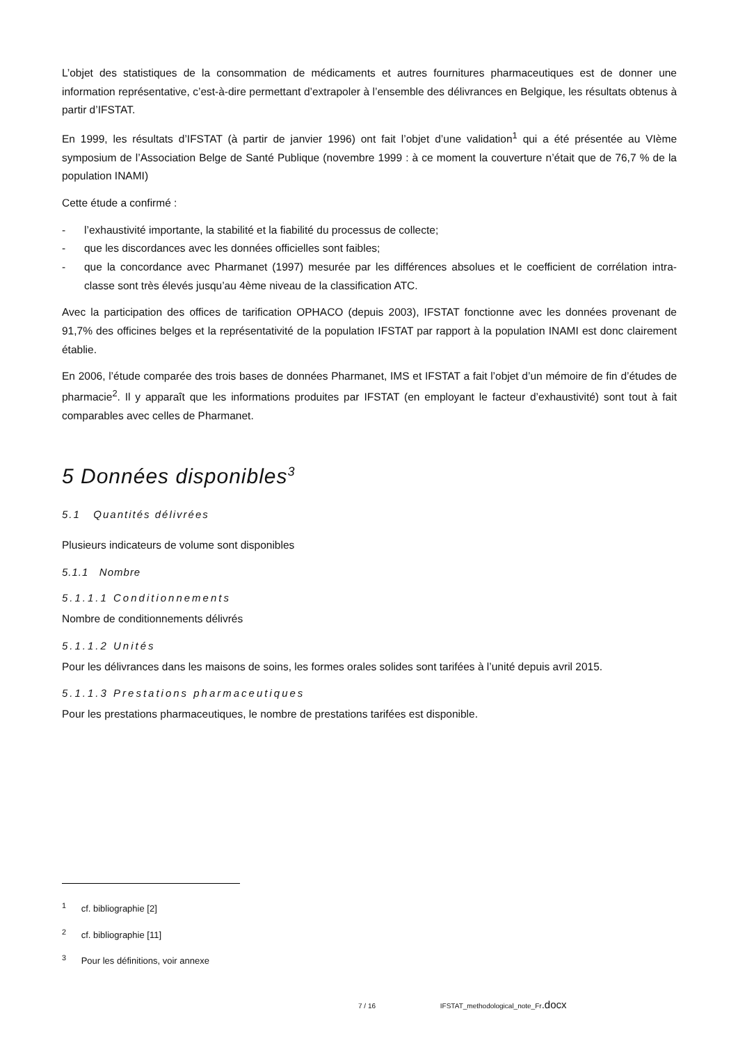L’objet des statistiques de la consommation de médicaments et autres fournitures pharmaceutiques est de donner une information représentative, c’est-à-dire permettant d’extrapoler à l’ensemble des délivrances en Belgique, les résultats obtenus à partir d’IFSTAT.
En 1999, les résultats d’IFSTAT (à partir de janvier 1996) ont fait l’objet d’une validation<sup>1</sup> qui a été présentée au VIème symposium de l’Association Belge de Santé Publique (novembre 1999 : à ce moment la couverture n’était que de 76,7 % de la population INAMI)
Cette étude a confirmé :
- l’exhaustivité importante, la stabilité et la fiabilité du processus de collecte;
- que les discordances avec les données officielles sont faibles;
- que la concordance avec Pharmanet (1997) mesurée par les différences absolues et le coefficient de corrélation intra-classe sont très élevés jusqu’au 4ème niveau de la classification ATC.
Avec la participation des offices de tarification OPHACO (depuis 2003), IFSTAT fonctionne avec les données provenant de 91,7% des officines belges et la représentativité de la population IFSTAT par rapport à la population INAMI est donc clairement établie.
En 2006, l’étude comparée des trois bases de données Pharmanet, IMS et IFSTAT a fait l’objet d’un mémoire de fin d’études de pharmacie<sup>2</sup>. Il y apparaît que les informations produites par IFSTAT (en employant le facteur d’exhaustivité) sont tout à fait comparables avec celles de Pharmanet.
5 Données disponibles<sup>3</sup>
5.1 Quantités délivrées
Plusieurs indicateurs de volume sont disponibles
5.1.1 Nombre
5.1.1.1 Conditionnements
Nombre de conditionnements délivrés
5.1.1.2 Unités
Pour les délivrances dans les maisons de soins, les formes orales solides sont tarifées à l’unité depuis avril 2015.
5.1.1.3 Prestations pharmaceutiques
Pour les prestations pharmaceutiques, le nombre de prestations tarifées est disponible.
<sup>1</sup> cf. bibliographie [2]
<sup>2</sup> cf. bibliographie [11]
<sup>3</sup> Pour les définitions, voir annexe
7 / 16 IFSTAT_methodological_note_Fr.docx